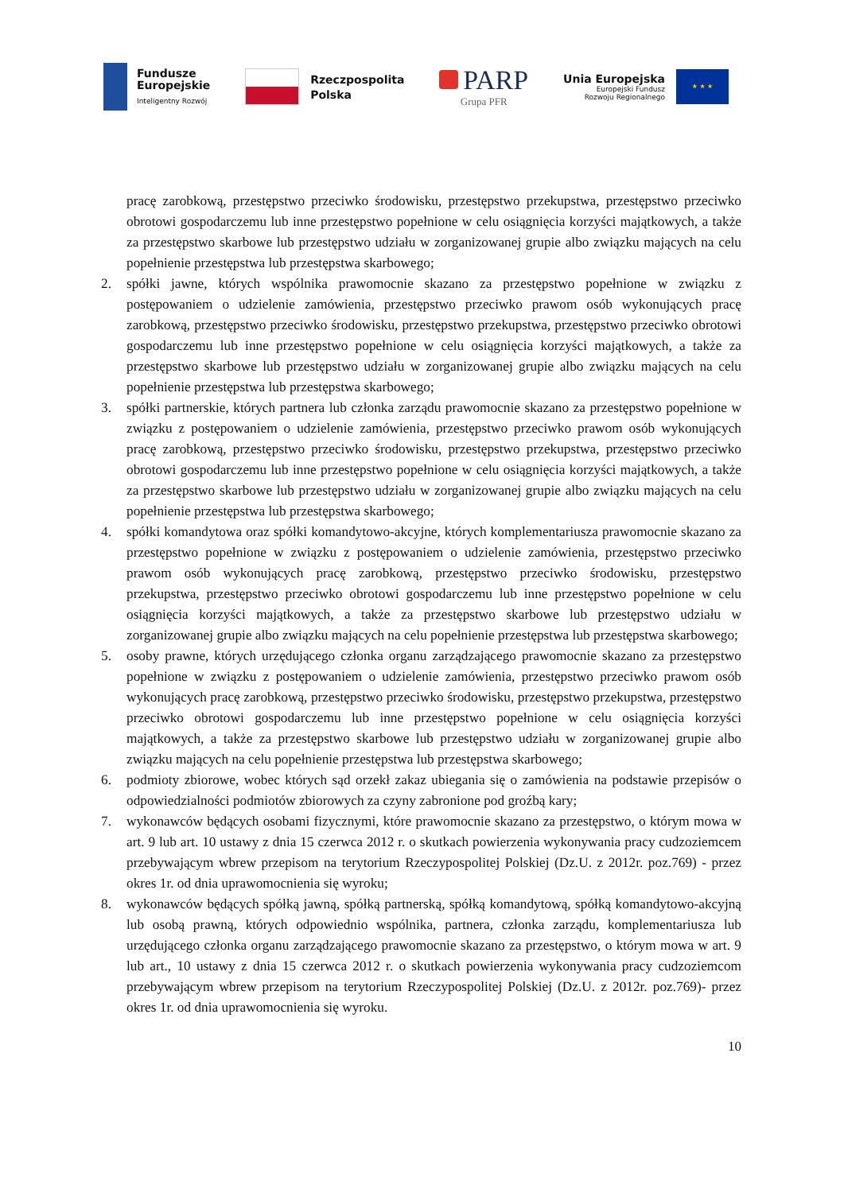Fundusze
Europejskie
Inteligentny Rozwój
Rzeczpospolita
Polska
PARP
Grupa PFR
Unia Europejska
Europejski Fundusz
Rozwoju Regionalnego
★ ★ ★
pracę zarobkową, przestępstwo przeciwko środowisku, przestępstwo przekupstwa, przestępstwo przeciwko obrotowi gospodarczemu lub inne przestępstwo popełnione w celu osiągnięcia korzyści majątkowych, a także za przestępstwo skarbowe lub przestępstwo udziału w zorganizowanej grupie albo związku mających na celu popełnienie przestępstwa lub przestępstwa skarbowego;
2. spółki jawne, których wspólnika prawomocnie skazano za przestępstwo popełnione w związku z postępowaniem o udzielenie zamówienia, przestępstwo przeciwko prawom osób wykonujących pracę zarobkową, przestępstwo przeciwko środowisku, przestępstwo przekupstwa, przestępstwo przeciwko obrotowi gospodarczemu lub inne przestępstwo popełnione w celu osiągnięcia korzyści majątkowych, a także za przestępstwo skarbowe lub przestępstwo udziału w zorganizowanej grupie albo związku mających na celu popełnienie przestępstwa lub przestępstwa skarbowego;
3. spółki partnerskie, których partnera lub członka zarządu prawomocnie skazano za przestępstwo popełnione w związku z postępowaniem o udzielenie zamówienia, przestępstwo przeciwko prawom osób wykonujących pracę zarobkową, przestępstwo przeciwko środowisku, przestępstwo przekupstwa, przestępstwo przeciwko obrotowi gospodarczemu lub inne przestępstwo popełnione w celu osiągnięcia korzyści majątkowych, a także za przestępstwo skarbowe lub przestępstwo udziału w zorganizowanej grupie albo związku mających na celu popełnienie przestępstwa lub przestępstwa skarbowego;
4. spółki komandytowa oraz spółki komandytowo-akcyjne, których komplementariusza prawomocnie skazano za przestępstwo popełnione w związku z postępowaniem o udzielenie zamówienia, przestępstwo przeciwko prawom osób wykonujących pracę zarobkową, przestępstwo przeciwko środowisku, przestępstwo przekupstwa, przestępstwo przeciwko obrotowi gospodarczemu lub inne przestępstwo popełnione w celu osiągnięcia korzyści majątkowych, a także za przestępstwo skarbowe lub przestępstwo udziału w zorganizowanej grupie albo związku mających na celu popełnienie przestępstwa lub przestępstwa skarbowego;
5. osoby prawne, których urzędującego członka organu zarządzającego prawomocnie skazano za przestępstwo popełnione w związku z postępowaniem o udzielenie zamówienia, przestępstwo przeciwko prawom osób wykonujących pracę zarobkową, przestępstwo przeciwko środowisku, przestępstwo przekupstwa, przestępstwo przeciwko obrotowi gospodarczemu lub inne przestępstwo popełnione w celu osiągnięcia korzyści majątkowych, a także za przestępstwo skarbowe lub przestępstwo udziału w zorganizowanej grupie albo związku mających na celu popełnienie przestępstwa lub przestępstwa skarbowego;
6. podmioty zbiorowe, wobec których sąd orzekł zakaz ubiegania się o zamówienia na podstawie przepisów o odpowiedzialności podmiotów zbiorowych za czyny zabronione pod groźbą kary;
7. wykonawców będących osobami fizycznymi, które prawomocnie skazano za przestępstwo, o którym mowa w art. 9 lub art. 10 ustawy z dnia 15 czerwca 2012 r. o skutkach powierzenia wykonywania pracy cudzoziemcem przebywającym wbrew przepisom na terytorium Rzeczypospolitej Polskiej (Dz.U. z 2012r. poz.769) - przez okres 1r. od dnia uprawomocnienia się wyroku;
8. wykonawców będących spółką jawną, spółką partnerską, spółką komandytową, spółką komandytowo-akcyjną lub osobą prawną, których odpowiednio wspólnika, partnera, członka zarządu, komplementariusza lub urzędującego członka organu zarządzającego prawomocnie skazano za przestępstwo, o którym mowa w art. 9 lub art., 10 ustawy z dnia 15 czerwca 2012 r. o skutkach powierzenia wykonywania pracy cudzoziemcom przebywającym wbrew przepisom na terytorium Rzeczypospolitej Polskiej (Dz.U. z 2012r. poz.769)- przez okres 1r. od dnia uprawomocnienia się wyroku.
10